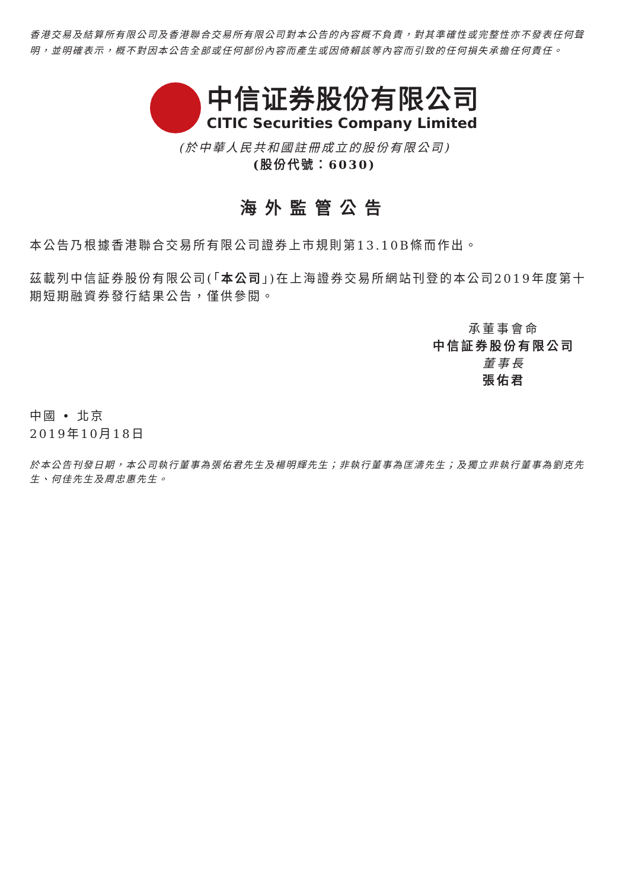香港交易及結算所有限公司及香港聯合交易所有限公司對本公告的內容概不負責，對其準確性或完整性亦不發表任何聲明，並明確表示，概不對因本公告全部或任何部份內容而產生或因倚賴該等內容而引致的任何損失承擔任何責任。
中信证券股份有限公司
CITIC Securities Company Limited
(於中華人民共和國註冊成立的股份有限公司)
(股份代號：6030)
海外監管公告
本公告乃根據香港聯合交易所有限公司證券上市規則第13.10B條而作出。
茲載列中信証券股份有限公司(「本公司」)在上海證券交易所網站刊登的本公司2019年度第十期短期融資券發行結果公告，僅供參閱。
承董事會命
中信証券股份有限公司
董事長
張佑君
中國 • 北京
2019年10月18日
於本公告刊發日期，本公司執行董事為張佑君先生及楊明輝先生；非執行董事為匡濤先生；及獨立非執行董事為劉克先生、何佳先生及周忠惠先生。